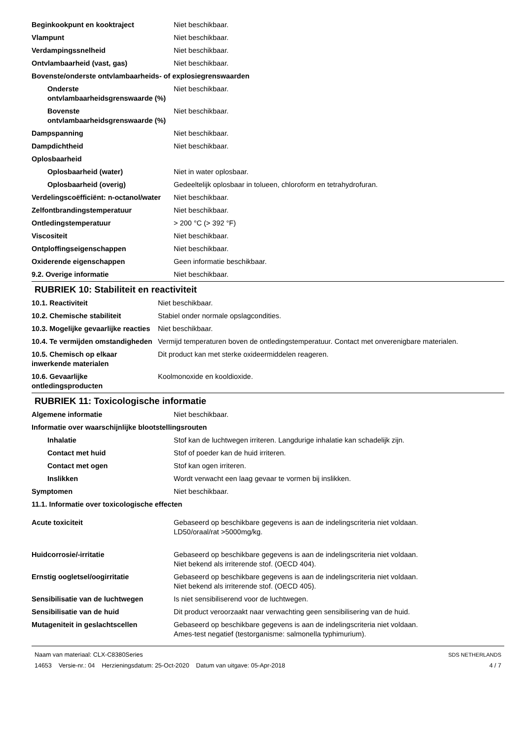| Beginkookpunt en kooktraject | Niet beschikbaar. |
| Vlampunt | Niet beschikbaar. |
| Verdampingssnelheid | Niet beschikbaar. |
| Ontvlambaarheid (vast, gas) | Niet beschikbaar. |
| Bovenste/onderste ontvlambaarheids- of explosiegrenswaarden | |
| Onderste ontvlambaarheidsgrenswaarde (%) | Niet beschikbaar. |
| Bovenste ontvlambaarheidsgrenswaarde (%) | Niet beschikbaar. |
| Dampspanning | Niet beschikbaar. |
| Dampdichtheid | Niet beschikbaar. |
| Oplosbaarheid | |
| Oplosbaarheid (water) | Niet in water oplosbaar. |
| Oplosbaarheid (overig) | Gedeeltelijk oplosbaar in tolueen, chloroform en tetrahydrofuran. |
| Verdelingscoëfficiënt: n-octanol/water | Niet beschikbaar. |
| Zelfontbrandingstemperatuur | Niet beschikbaar. |
| Ontledingstemperatuur | > 200 °C (> 392 °F) |
| Viscositeit | Niet beschikbaar. |
| Ontploffingseigenschappen | Niet beschikbaar. |
| Oxiderende eigenschappen | Geen informatie beschikbaar. |
| 9.2. Overige informatie | Niet beschikbaar. |
RUBRIEK 10: Stabiliteit en reactiviteit
| 10.1. Reactiviteit | Niet beschikbaar. |
| 10.2. Chemische stabiliteit | Stabiel onder normale opslagcondities. |
| 10.3. Mogelijke gevaarlijke reacties | Niet beschikbaar. |
| 10.4. Te vermijden omstandigheden | Vermijd temperaturen boven de ontledingstemperatuur. Contact met onverenigbare materialen. |
| 10.5. Chemisch op elkaar inwerkende materialen | Dit product kan met sterke oxideermiddelen reageren. |
| 10.6. Gevaarlijke ontledingsproducten | Koolmonoxide en kooldioxide. |
RUBRIEK 11: Toxicologische informatie
| Algemene informatie | Niet beschikbaar. |
| Informatie over waarschijnlijke blootstellingsrouten | |
| Inhalatie | Stof kan de luchtwegen irriteren. Langdurige inhalatie kan schadelijk zijn. |
| Contact met huid | Stof of poeder kan de huid irriteren. |
| Contact met ogen | Stof kan ogen irriteren. |
| Inslikken | Wordt verwacht een laag gevaar te vormen bij inslikken. |
| Symptomen | Niet beschikbaar. |
| 11.1. Informatie over toxicologische effecten | |
| Acute toxiciteit | Gebaseerd op beschikbare gegevens is aan de indelingscriteria niet voldaan. LD50/oraal/rat >5000mg/kg. |
| Huidcorrosie/-irritatie | Gebaseerd op beschikbare gegevens is aan de indelingscriteria niet voldaan. Niet bekend als irriterende stof. (OECD 404). |
| Ernstig oogletsel/oogirritatie | Gebaseerd op beschikbare gegevens is aan de indelingscriteria niet voldaan. Niet bekend als irriterende stof. (OECD 405). |
| Sensibilisatie van de luchtwegen | Is niet sensibiliserend voor de luchtwegen. |
| Sensibilisatie van de huid | Dit product veroorzaakt naar verwachting geen sensibilisering van de huid. |
| Mutageniteit in geslachtscellen | Gebaseerd op beschikbare gegevens is aan de indelingscriteria niet voldaan. Ames-test negatief (testorganisme: salmonella typhimurium). |
Naam van materiaal: CLX-C8380Series
14653 Versie-nr.: 04 Herzieningsdatum: 25-Oct-2020 Datum van uitgave: 05-Apr-2018
SDS NETHERLANDS
4 / 7